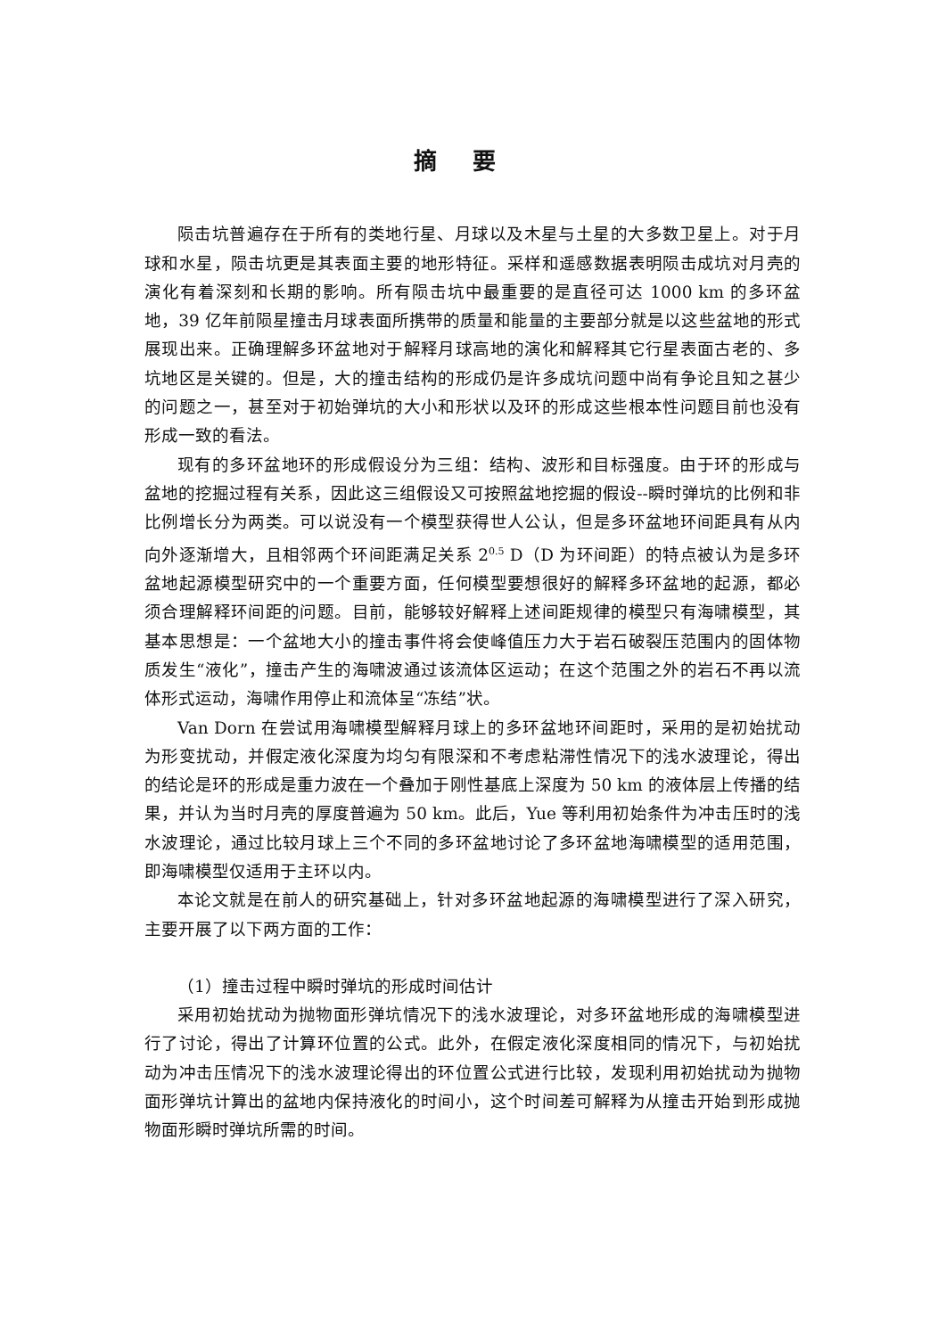摘要
陨击坑普遍存在于所有的类地行星、月球以及木星与土星的大多数卫星上。对于月球和水星，陨击坑更是其表面主要的地形特征。采样和遥感数据表明陨击成坑对月壳的演化有着深刻和长期的影响。所有陨击坑中最重要的是直径可达 1000 km 的多环盆地，39 亿年前陨星撞击月球表面所携带的质量和能量的主要部分就是以这些盆地的形式展现出来。正确理解多环盆地对于解释月球高地的演化和解释其它行星表面古老的、多坑地区是关键的。但是，大的撞击结构的形成仍是许多成坑问题中尚有争论且知之甚少的问题之一，甚至对于初始弹坑的大小和形状以及环的形成这些根本性问题目前也没有形成一致的看法。
现有的多环盆地环的形成假设分为三组：结构、波形和目标强度。由于环的形成与盆地的挖掘过程有关系，因此这三组假设又可按照盆地挖掘的假设--瞬时弹坑的比例和非比例增长分为两类。可以说没有一个模型获得世人公认，但是多环盆地环间距具有从内向外逐渐增大，且相邻两个环间距满足关系 2<sup>0.5</sup> D（D 为环间距）的特点被认为是多环盆地起源模型研究中的一个重要方面，任何模型要想很好的解释多环盆地的起源，都必须合理解释环间距的问题。目前，能够较好解释上述间距规律的模型只有海啸模型，其基本思想是：一个盆地大小的撞击事件将会使峰值压力大于岩石破裂压范围内的固体物质发生“液化”，撞击产生的海啸波通过该流体区运动；在这个范围之外的岩石不再以流体形式运动，海啸作用停止和流体呈“冻结”状。
Van Dorn 在尝试用海啸模型解释月球上的多环盆地环间距时，采用的是初始扰动为形变扰动，并假定液化深度为均匀有限深和不考虑粘滞性情况下的浅水波理论，得出的结论是环的形成是重力波在一个叠加于刚性基底上深度为 50 km 的液体层上传播的结果，并认为当时月壳的厚度普遍为 50 km。此后，Yue 等利用初始条件为冲击压时的浅水波理论，通过比较月球上三个不同的多环盆地讨论了多环盆地海啸模型的适用范围，即海啸模型仅适用于主环以内。
本论文就是在前人的研究基础上，针对多环盆地起源的海啸模型进行了深入研究，主要开展了以下两方面的工作：
（1）撞击过程中瞬时弹坑的形成时间估计
采用初始扰动为抛物面形弹坑情况下的浅水波理论，对多环盆地形成的海啸模型进行了讨论，得出了计算环位置的公式。此外，在假定液化深度相同的情况下，与初始扰动为冲击压情况下的浅水波理论得出的环位置公式进行比较，发现利用初始扰动为抛物面形弹坑计算出的盆地内保持液化的时间小，这个时间差可解释为从撞击开始到形成抛物面形瞬时弹坑所需的时间。